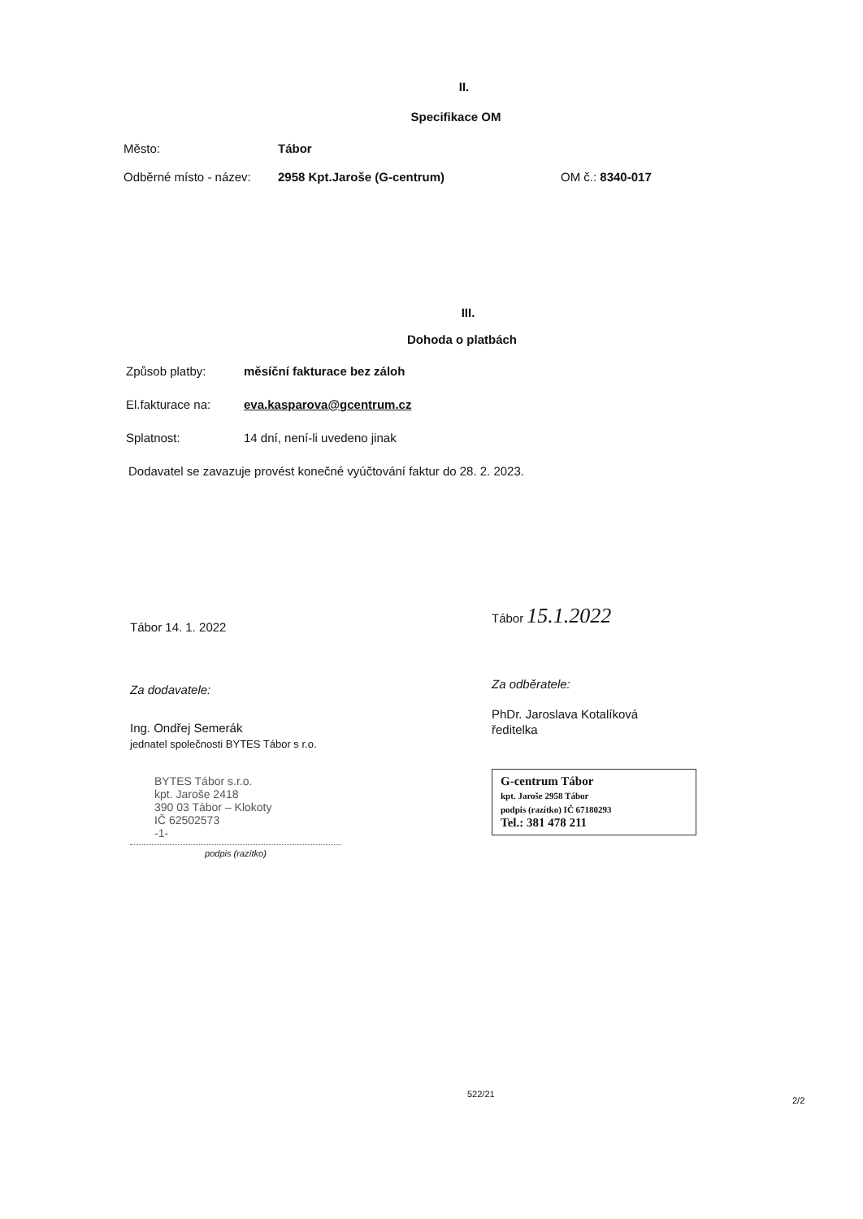II.
Specifikace OM
Město: Tábor
Odběrné místo - název: 2958 Kpt.Jaroše (G-centrum) OM č.: 8340-017
III.
Dohoda o platbách
Způsob platby: měsíční fakturace bez záloh
El.fakturace na: eva.kasparova@gcentrum.cz
Splatnost: 14 dní, není-li uvedeno jinak
Dodavatel se zavazuje provést konečné vyúčtování faktur do 28. 2. 2023.
Tábor 14. 1. 2022
Za dodavatele:
Ing. Ondřej Semerák
jednatel společnosti BYTES Tábor s r.o.
BYTES Tábor s.r.o.
kpt. Jaroše 2418
390 03 Tábor – Klokoty
IČ 62502573
-1-
podpis (razítko)
Tábor 15.1.2022
Za odběratele:
PhDr. Jaroslava Kotalíková
ředitelka
G-centrum Tábor
kpt. Jaroše 2958 Tábor
podpis (razítko) IČ 67180293
Tel.: 381 478 211
522/21
2/2